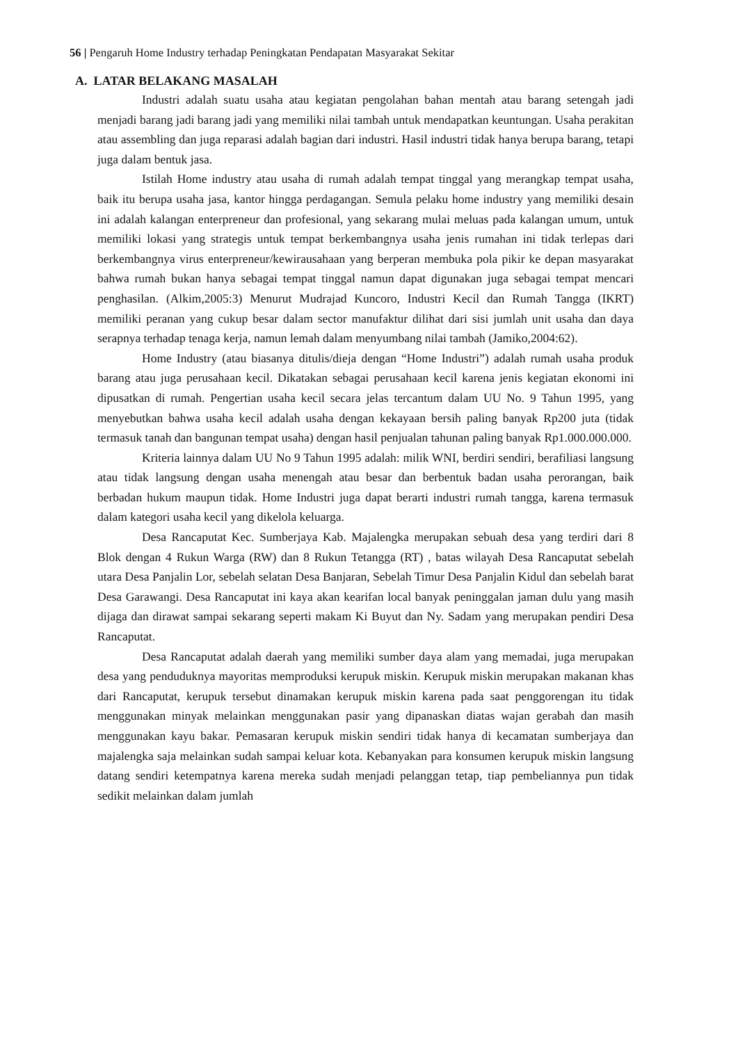56 | Pengaruh Home Industry terhadap Peningkatan Pendapatan Masyarakat Sekitar
A. LATAR BELAKANG MASALAH
Industri adalah suatu usaha atau kegiatan pengolahan bahan mentah atau barang setengah jadi menjadi barang jadi barang jadi yang memiliki nilai tambah untuk mendapatkan keuntungan. Usaha perakitan atau assembling dan juga reparasi adalah bagian dari industri. Hasil industri tidak hanya berupa barang, tetapi juga dalam bentuk jasa.
Istilah Home industry atau usaha di rumah adalah tempat tinggal yang merangkap tempat usaha, baik itu berupa usaha jasa, kantor hingga perdagangan. Semula pelaku home industry yang memiliki desain ini adalah kalangan enterpreneur dan profesional, yang sekarang mulai meluas pada kalangan umum, untuk memiliki lokasi yang strategis untuk tempat berkembangnya usaha jenis rumahan ini tidak terlepas dari berkembangnya virus enterpreneur/kewirausahaan yang berperan membuka pola pikir ke depan masyarakat bahwa rumah bukan hanya sebagai tempat tinggal namun dapat digunakan juga sebagai tempat mencari penghasilan. (Alkim,2005:3) Menurut Mudrajad Kuncoro, Industri Kecil dan Rumah Tangga (IKRT) memiliki peranan yang cukup besar dalam sector manufaktur dilihat dari sisi jumlah unit usaha dan daya serapnya terhadap tenaga kerja, namun lemah dalam menyumbang nilai tambah (Jamiko,2004:62).
Home Industry (atau biasanya ditulis/dieja dengan “Home Industri”) adalah rumah usaha produk barang atau juga perusahaan kecil. Dikatakan sebagai perusahaan kecil karena jenis kegiatan ekonomi ini dipusatkan di rumah. Pengertian usaha kecil secara jelas tercantum dalam UU No. 9 Tahun 1995, yang menyebutkan bahwa usaha kecil adalah usaha dengan kekayaan bersih paling banyak Rp200 juta (tidak termasuk tanah dan bangunan tempat usaha) dengan hasil penjualan tahunan paling banyak Rp1.000.000.000.
Kriteria lainnya dalam UU No 9 Tahun 1995 adalah: milik WNI, berdiri sendiri, berafiliasi langsung atau tidak langsung dengan usaha menengah atau besar dan berbentuk badan usaha perorangan, baik berbadan hukum maupun tidak. Home Industri juga dapat berarti industri rumah tangga, karena termasuk dalam kategori usaha kecil yang dikelola keluarga.
Desa Rancaputat Kec. Sumberjaya Kab. Majalengka merupakan sebuah desa yang terdiri dari 8 Blok dengan 4 Rukun Warga (RW) dan 8 Rukun Tetangga (RT) , batas wilayah Desa Rancaputat sebelah utara Desa Panjalin Lor, sebelah selatan Desa Banjaran, Sebelah Timur Desa Panjalin Kidul dan sebelah barat Desa Garawangi. Desa Rancaputat ini kaya akan kearifan local banyak peninggalan jaman dulu yang masih dijaga dan dirawat sampai sekarang seperti makam Ki Buyut dan Ny. Sadam yang merupakan pendiri Desa Rancaputat.
Desa Rancaputat adalah daerah yang memiliki sumber daya alam yang memadai, juga merupakan desa yang penduduknya mayoritas memproduksi kerupuk miskin. Kerupuk miskin merupakan makanan khas dari Rancaputat, kerupuk tersebut dinamakan kerupuk miskin karena pada saat penggorengan itu tidak menggunakan minyak melainkan menggunakan pasir yang dipanaskan diatas wajan gerabah dan masih menggunakan kayu bakar. Pemasaran kerupuk miskin sendiri tidak hanya di kecamatan sumberjaya dan majalengka saja melainkan sudah sampai keluar kota. Kebanyakan para konsumen kerupuk miskin langsung datang sendiri ketempatnya karena mereka sudah menjadi pelanggan tetap, tiap pembeliannya pun tidak sedikit melainkan dalam jumlah